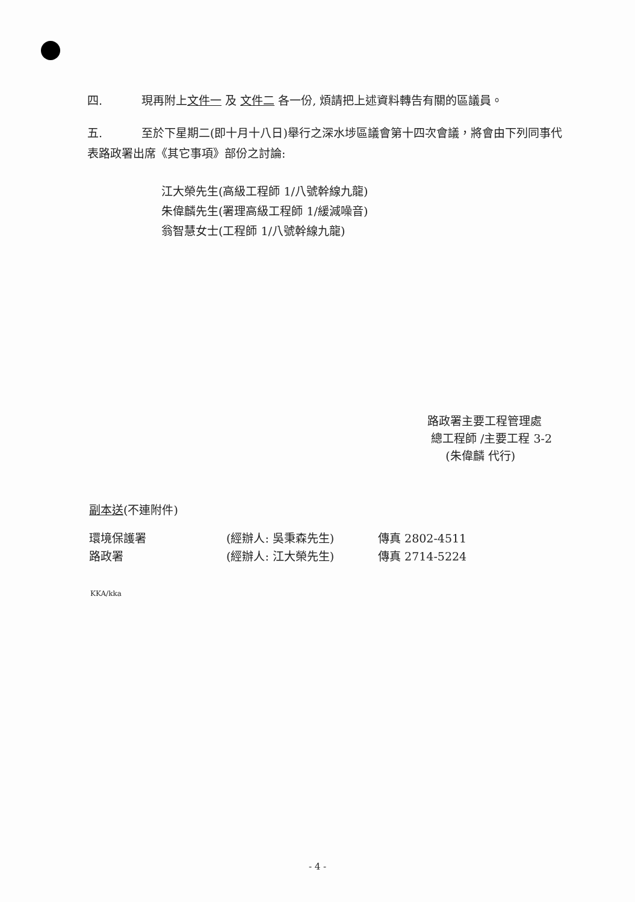四. 現再附上文件一 及 文件二 各一份, 煩請把上述資料轉告有關的區議員。
五. 至於下星期二(即十月十八日)舉行之深水埗區議會第十四次會議，將會由下列同事代表路政署出席《其它事項》部份之討論:
江大榮先生(高級工程師 1/八號幹線九龍)
朱偉麟先生(署理高級工程師 1/緩減噪音)
翁智慧女士(工程師 1/八號幹線九龍)
路政署主要工程管理處
總工程師 /主要工程 3-2
(朱偉麟 代行)
副本送(不連附件)
環境保護署 (經辦人: 吳秉森先生) 傳真 2802-4511
路政署 (經辦人: 江大榮先生) 傳真 2714-5224
KKA/kka
- 4 -